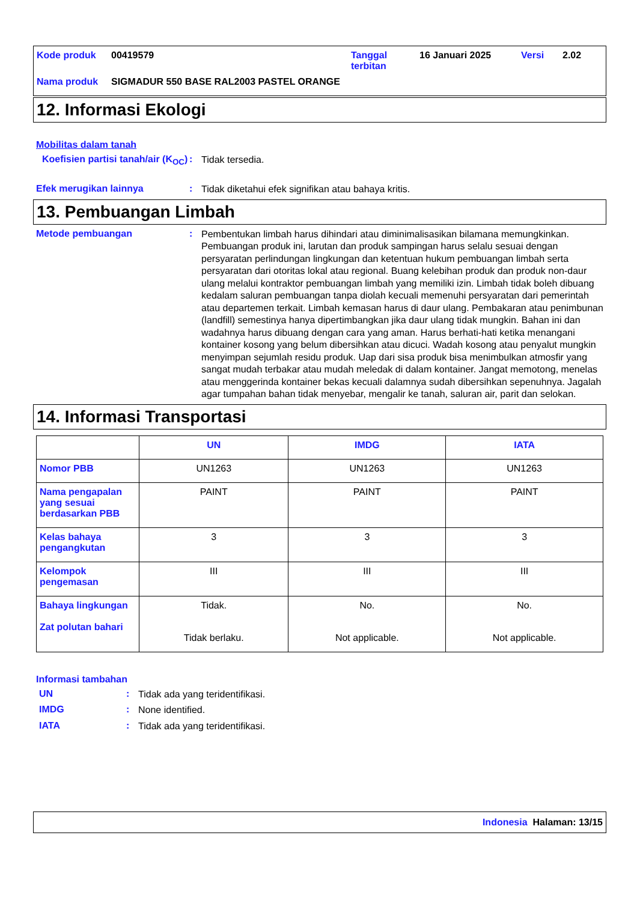| Kode produk | 00419579 | Tanggal terbitan | 16 Januari 2025 | Versi | 2.02 |
| Nama produk | SIGMADUR 550 BASE RAL2003 PASTEL ORANGE | | | | |
12. Informasi Ekologi
Mobilitas dalam tanah
Koefisien partisi tanah/air (K<sub>OC</sub>)
:
Tidak tersedia.
Efek merugikan lainnya :
Tidak diketahui efek signifikan atau bahaya kritis.
13. Pembuangan Limbah
Metode pembuangan :
Pembentukan limbah harus dihindari atau diminimalisasikan bilamana memungkinkan. Pembuangan produk ini, larutan dan produk sampingan harus selalu sesuai dengan persyaratan perlindungan lingkungan dan ketentuan hukum pembuangan limbah serta persyaratan dari otoritas lokal atau regional. Buang kelebihan produk dan produk non-daur ulang melalui kontraktor pembuangan limbah yang memiliki izin. Limbah tidak boleh dibuang kedalam saluran pembuangan tanpa diolah kecuali memenuhi persyaratan dari pemerintah atau departemen terkait. Limbah kemasan harus di daur ulang. Pembakaran atau penimbunan (landfill) semestinya hanya dipertimbangkan jika daur ulang tidak mungkin. Bahan ini dan wadahnya harus dibuang dengan cara yang aman. Harus berhati-hati ketika menangani kontainer kosong yang belum dibersihkan atau dicuci. Wadah kosong atau penyalut mungkin menyimpan sejumlah residu produk. Uap dari sisa produk bisa menimbulkan atmosfir yang sangat mudah terbakar atau mudah meledak di dalam kontainer. Jangat memotong, menelas atau menggerinda kontainer bekas kecuali dalamnya sudah dibersihkan sepenuhnya. Jagalah agar tumpahan bahan tidak menyebar, mengalir ke tanah, saluran air, parit dan selokan.
14. Informasi Transportasi
| | UN | IMDG | IATA |
| --- | --- | --- | --- |
| Nomor PBB | UN1263 | UN1263 | UN1263 |
| Nama pengapalan yang sesuai berdasarkan PBB | PAINT | PAINT | PAINT |
| Kelas bahaya pengangkutan | 3 | 3 | 3 |
| Kelompok pengemasan | III | III | III |
| Bahaya lingkungan Zat polutan bahari | Tidak. Tidak berlaku. | No. Not applicable. | No. Not applicable. |
Informasi tambahan
UN :
Tidak ada yang teridentifikasi.
IMDG :
None identified.
IATA :
Tidak ada yang teridentifikasi.
Indonesia Halaman: 13/15